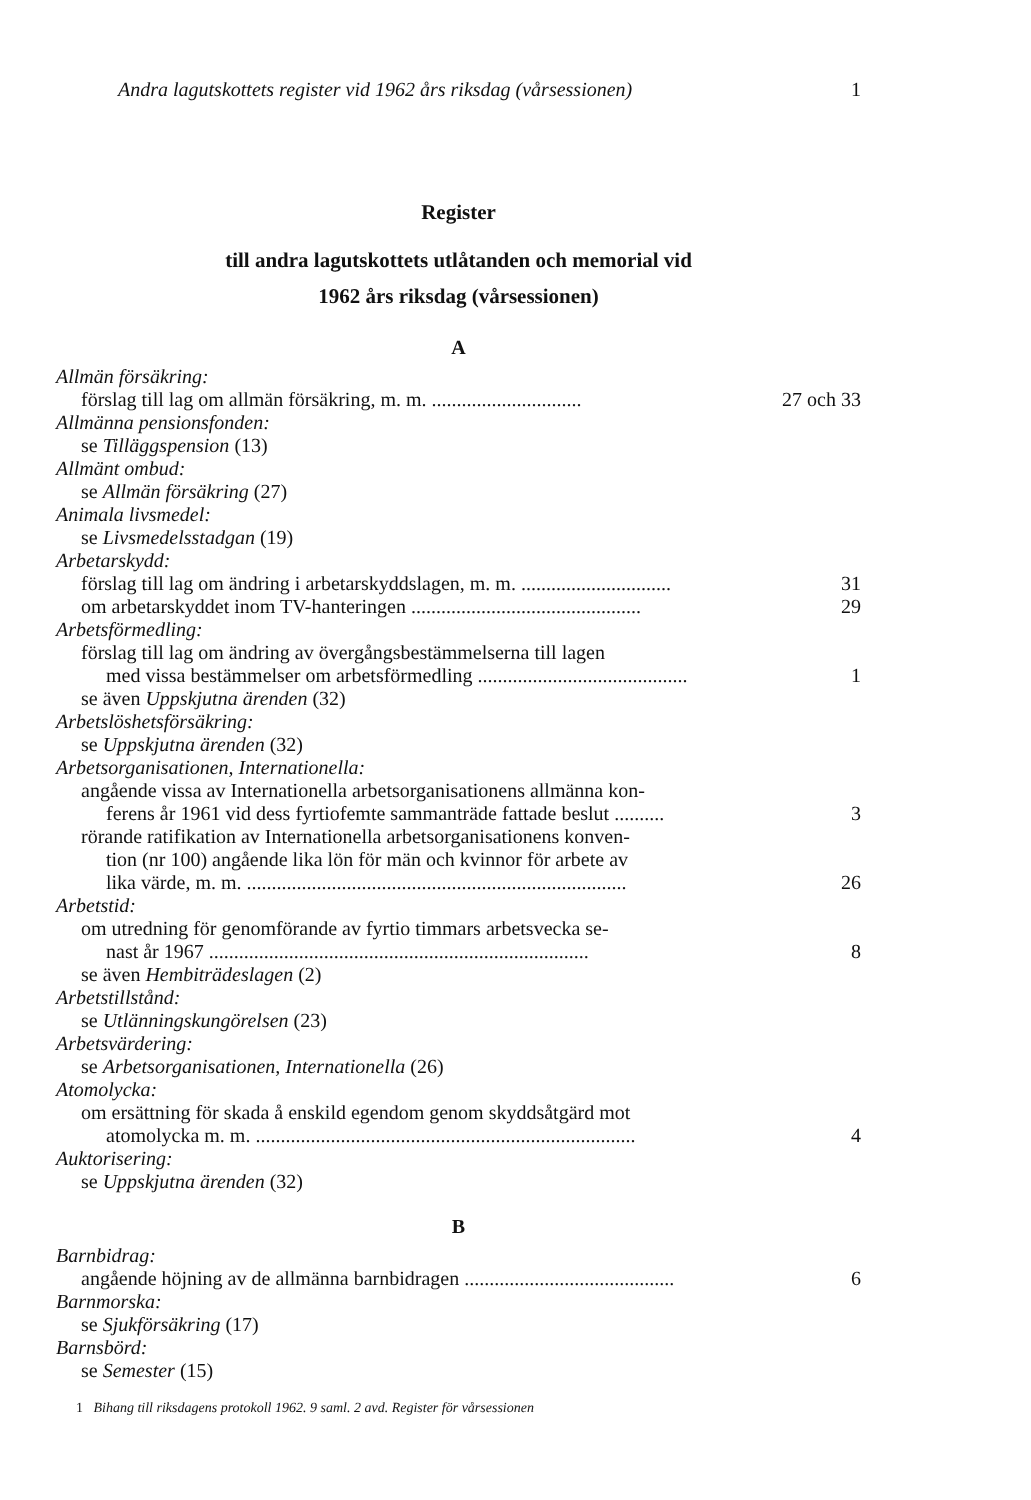Andra lagutskottets register vid 1962 års riksdag (vårsessionen) 1
Register
till andra lagutskottets utlåtanden och memorial vid
1962 års riksdag (vårsessionen)
A
Allmän försäkring:
förslag till lag om allmän försäkring, m. m. .............................. 27 och 33
Allmänna pensionsfonden:
se Tilläggspension (13)
Allmänt ombud:
se Allmän försäkring (27)
Animala livsmedel:
se Livsmedelsstadgan (19)
Arbetarskydd:
förslag till lag om ändring i arbetarskyddslagen, m. m. .............................. 31
om arbetarskyddet inom TV-hanteringen .............................................. 29
Arbetsförmedling:
förslag till lag om ändring av övergångsbestämmelserna till lagen
med vissa bestämmelser om arbetsförmedling .......................................... 1
se även Uppskjutna ärenden (32)
Arbetslöshetsförsäkring:
se Uppskjutna ärenden (32)
Arbetsorganisationen, Internationella:
angående vissa av Internationella arbetsorganisationens allmänna kon-
ferens år 1961 vid dess fyrtiofemte sammanträde fattade beslut .......... 3
rörande ratifikation av Internationella arbetsorganisationens konven-
tion (nr 100) angående lika lön för män och kvinnor för arbete av
lika värde, m. m. ............................................................................ 26
Arbetstid:
om utredning för genomförande av fyrtio timmars arbetsvecka se-
nast år 1967 ............................................................................ 8
se även Hembiträdeslagen (2)
Arbetstillstånd:
se Utlänningskungörelsen (23)
Arbetsvärdering:
se Arbetsorganisationen, Internationella (26)
Atomolycka:
om ersättning för skada å enskild egendom genom skyddsåtgärd mot
atomolycka m. m. ............................................................................ 4
Auktorisering:
se Uppskjutna ärenden (32)
B
Barnbidrag:
angående höjning av de allmänna barnbidragen .......................................... 6
Barnmorska:
se Sjukförsäkring (17)
Barnsbörd:
se Semester (15)
1 Bihang till riksdagens protokoll 1962. 9 saml. 2 avd. Register för vårsessionen